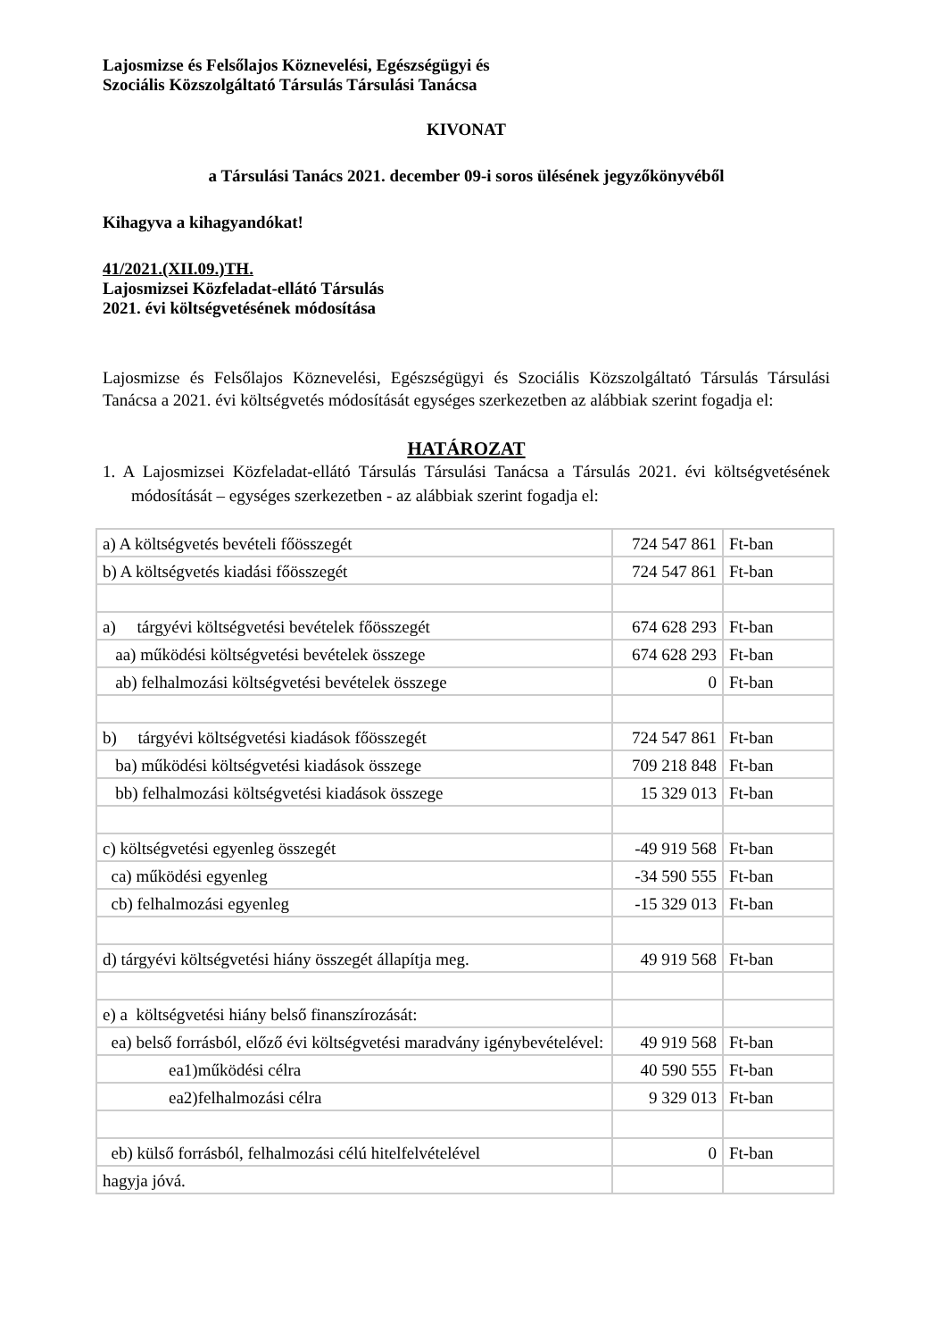Lajosmizse és Felsőlajos Köznevelési, Egészségügyi és
Szociális Közszolgáltató Társulás Társulási Tanácsa
KIVONAT
a Társulási Tanács 2021. december 09-i soros ülésének jegyzőkönyvéből
Kihagyva a kihagyandókat!
41/2021.(XII.09.)TH.
Lajosmizsei Közfeladat-ellátó Társulás
2021. évi költségvetésének módosítása
Lajosmizse és Felsőlajos Köznevelési, Egészségügyi és Szociális Közszolgáltató Társulás Társulási Tanácsa a 2021. évi költségvetés módosítását egységes szerkezetben az alábbiak szerint fogadja el:
HATÁROZAT
1. A Lajosmizsei Közfeladat-ellátó Társulás Társulási Tanácsa a Társulás 2021. évi költségvetésének módosítását – egységes szerkezetben - az alábbiak szerint fogadja el:
| a) A költségvetés bevételi főösszegét | 724 547 861 | Ft-ban |
| b) A költségvetés kiadási főösszegét | 724 547 861 | Ft-ban |
| a) tárgyévi költségvetési bevételek főösszegét | 674 628 293 | Ft-ban |
| aa) működési költségvetési bevételek összege | 674 628 293 | Ft-ban |
| ab) felhalmozási költségvetési bevételek összege | 0 | Ft-ban |
| b) tárgyévi költségvetési kiadások főösszegét | 724 547 861 | Ft-ban |
| ba) működési költségvetési kiadások összege | 709 218 848 | Ft-ban |
| bb) felhalmozási költségvetési kiadások összege | 15 329 013 | Ft-ban |
| c) költségvetési egyenleg összegét | -49 919 568 | Ft-ban |
| ca) működési egyenleg | -34 590 555 | Ft-ban |
| cb) felhalmozási egyenleg | -15 329 013 | Ft-ban |
| d) tárgyévi költségvetési hiány összegét állapítja meg. | 49 919 568 | Ft-ban |
| e) a költségvetési hiány belső finanszírozását: | | |
| ea) belső forrásból, előző évi költségvetési maradvány igénybevételével: | 49 919 568 | Ft-ban |
| ea1)működési célra | 40 590 555 | Ft-ban |
| ea2)felhalmozási célra | 9 329 013 | Ft-ban |
| eb) külső forrásból, felhalmozási célú hitelfelvételével | 0 | Ft-ban |
| hagyja jóvá. | | |